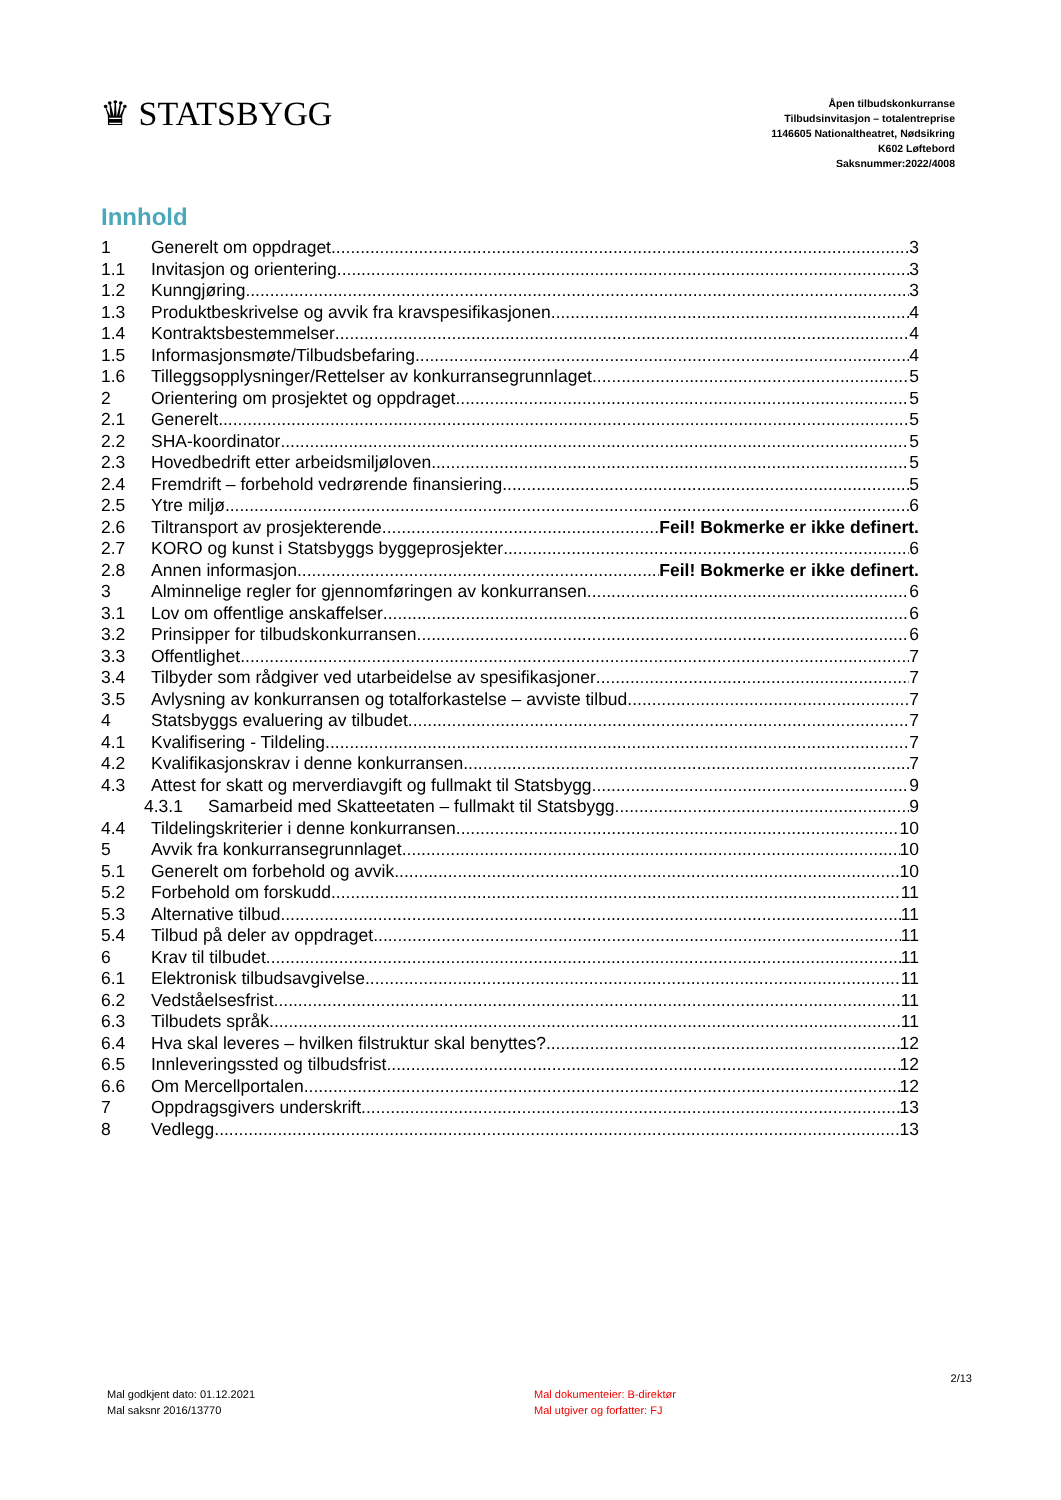♛ STATSBYGG
Åpen tilbudskonkurranse
Tilbudsinvitasjon – totalentreprise
1146605 Nationaltheatret, Nødsikring
K602 Løftebord
Saksnummer:2022/4008
Innhold
1 Generelt om oppdraget 3
1.1 Invitasjon og orientering 3
1.2 Kunngjøring 3
1.3 Produktbeskrivelse og avvik fra kravspesifikasjonen 4
1.4 Kontraktsbestemmelser 4
1.5 Informasjonsmøte/Tilbudsbefaring 4
1.6 Tilleggsopplysninger/Rettelser av konkurransegrunnlaget 5
2 Orientering om prosjektet og oppdraget 5
2.1 Generelt 5
2.2 SHA-koordinator 5
2.3 Hovedbedrift etter arbeidsmiljøloven 5
2.4 Fremdrift – forbehold vedrørende finansiering 5
2.5 Ytre miljø 6
2.6 Tiltransport av prosjekterende Feil! Bokmerke er ikke definert.
2.7 KORO og kunst i Statsbyggs byggeprosjekter 6
2.8 Annen informasjon Feil! Bokmerke er ikke definert.
3 Alminnelige regler for gjennomføringen av konkurransen 6
3.1 Lov om offentlige anskaffelser 6
3.2 Prinsipper for tilbudskonkurransen 6
3.3 Offentlighet 7
3.4 Tilbyder som rådgiver ved utarbeidelse av spesifikasjoner 7
3.5 Avlysning av konkurransen og totalforkastelse – avviste tilbud 7
4 Statsbyggs evaluering av tilbudet 7
4.1 Kvalifisering - Tildeling 7
4.2 Kvalifikasjonskrav i denne konkurransen 7
4.3 Attest for skatt og merverdiavgift og fullmakt til Statsbygg 9
4.3.1 Samarbeid med Skatteetaten – fullmakt til Statsbygg 9
4.4 Tildelingskriterier i denne konkurransen 10
5 Avvik fra konkurransegrunnlaget 10
5.1 Generelt om forbehold og avvik 10
5.2 Forbehold om forskudd 11
5.3 Alternative tilbud 11
5.4 Tilbud på deler av oppdraget 11
6 Krav til tilbudet 11
6.1 Elektronisk tilbudsavgivelse 11
6.2 Vedståelsesfrist 11
6.3 Tilbudets språk 11
6.4 Hva skal leveres – hvilken filstruktur skal benyttes? 12
6.5 Innleveringssted og tilbudsfrist 12
6.6 Om Mercellportalen 12
7 Oppdragsgivers underskrift 13
8 Vedlegg 13
2/13
Mal godkjent dato: 01.12.2021
Mal saksnr 2016/13770
Mal dokumenteier: B-direktør
Mal utgiver og forfatter: FJ